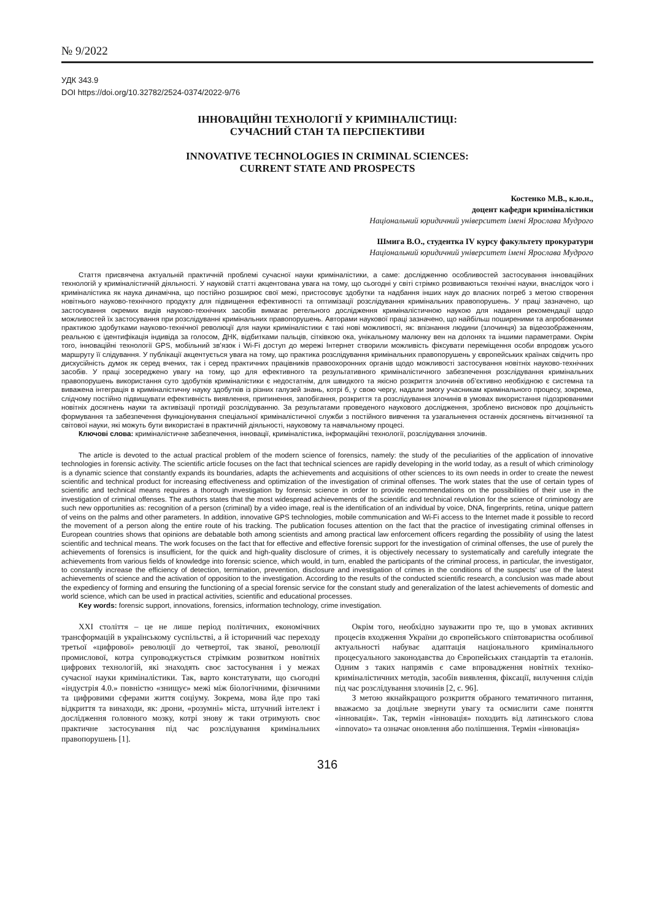№ 9/2022
УДК 343.9
DOI https://doi.org/10.32782/2524-0374/2022-9/76
ІННОВАЦІЙНІ ТЕХНОЛОГІЇ У КРИМІНАЛІСТИЦІ:
СУЧАСНИЙ СТАН ТА ПЕРСПЕКТИВИ
INNOVATIVE TECHNOLOGIES IN CRIMINAL SCIENCES:
CURRENT STATE AND PROSPECTS
Костенко М.В., к.ю.н.,
доцент кафедри криміналістики
Національний юридичний університет імені Ярослава Мудрого
Шмига В.О., студентка IV курсу факультету прокуратури
Національний юридичний університет імені Ярослава Мудрого
Стаття присвячена актуальній практичній проблемі сучасної науки криміналістики, а саме: дослідженню особливостей застосування інноваційних технологій у криміналістичній діяльності. У науковій статті акцентована увага на тому, що сьогодні у світі стрімко розвиваються технічні науки, внаслідок чого і криміналістика як наука динамічна, що постійно розширює свої межі, пристосовує здобутки та надбання інших наук до власних потреб з метою створення новітнього науково-технічного продукту для підвищення ефективності та оптимізації розслідування кримінальних правопорушень. У праці зазначено, що застосування окремих видів науково-технічних засобів вимагає ретельного дослідження криміналістичною наукою для надання рекомендації щодо можливостей їх застосування при розслідуванні кримінальних правопорушень. Авторами наукової праці зазначено, що найбільш поширеними та апробованими практикою здобутками науково-технічної революції для науки криміналістики є такі нові можливості, як: впізнання людини (злочинця) за відеозображенням, реальною є ідентифікація індивіда за голосом, ДНК, відбитками пальців, сітківкою ока, унікальному малюнку вен на долонях та іншими параметрами. Окрім того, інноваційні технології GPS, мобільний зв’язок і Wi-Fi доступ до мережі Інтернет створили можливість фіксувати переміщення особи впродовж усього маршруту її слідування. У публікації акцентується увага на тому, що практика розслідування кримінальних правопорушень у європейських країнах свідчить про дискусійність думок як серед вчених, так і серед практичних працівників правоохоронних органів щодо можливості застосування новітніх науково-технічних засобів. У праці зосереджено увагу на тому, що для ефективного та результативного криміналістичного забезпечення розслідування кримінальних правопорушень використання суто здобутків криміналістики є недостатнім, для швидкого та якісно розкриття злочинів об’єктивно необхідною є системна та виважена інтеграція в криміналістичну науку здобутків із різних галузей знань, котрі б, у свою чергу, надали змогу учасникам кримінального процесу, зокрема, слідчому постійно підвищувати ефективність виявлення, припинення, запобігання, розкриття та розслідування злочинів в умовах використання підозрюваними новітніх досягнень науки та активізації протидії розслідуванню. За результатами проведеного наукового дослідження, зроблено висновок про доцільність формування та забезпечення функціонування спеціальної криміналістичної служби з постійного вивчення та узагальнення останніх досягнень вітчизняної та світової науки, які можуть бути використані в практичній діяльності, науковому та навчальному процесі.
Ключові слова: криміналістичне забезпечення, інновації, криміналістика, інформаційні технології, розслідування злочинів.
The article is devoted to the actual practical problem of the modern science of forensics, namely: the study of the peculiarities of the application of innovative technologies in forensic activity. The scientific article focuses on the fact that technical sciences are rapidly developing in the world today, as a result of which criminology is a dynamic science that constantly expands its boundaries, adapts the achievements and acquisitions of other sciences to its own needs in order to create the newest scientific and technical product for increasing effectiveness and optimization of the investigation of criminal offenses. The work states that the use of certain types of scientific and technical means requires a thorough investigation by forensic science in order to provide recommendations on the possibilities of their use in the investigation of criminal offenses. The authors states that the most widespread achievements of the scientific and technical revolution for the science of criminology are such new opportunities as: recognition of a person (criminal) by a video image, real is the identification of an individual by voice, DNA, fingerprints, retina, unique pattern of veins on the palms and other parameters. In addition, innovative GPS technologies, mobile communication and Wi-Fi access to the Internet made it possible to record the movement of a person along the entire route of his tracking. The publication focuses attention on the fact that the practice of investigating criminal offenses in European countries shows that opinions are debatable both among scientists and among practical law enforcement officers regarding the possibility of using the latest scientific and technical means. The work focuses on the fact that for effective and effective forensic support for the investigation of criminal offenses, the use of purely the achievements of forensics is insufficient, for the quick and high-quality disclosure of crimes, it is objectively necessary to systematically and carefully integrate the achievements from various fields of knowledge into forensic science, which would, in turn, enabled the participants of the criminal process, in particular, the investigator, to constantly increase the efficiency of detection, termination, prevention, disclosure and investigation of crimes in the conditions of the suspects' use of the latest achievements of science and the activation of opposition to the investigation. According to the results of the conducted scientific research, a conclusion was made about the expediency of forming and ensuring the functioning of a special forensic service for the constant study and generalization of the latest achievements of domestic and world science, which can be used in practical activities, scientific and educational processes.
Key words: forensic support, innovations, forensics, information technology, crime investigation.
XXI століття – це не лише період політичних, економічних трансформацій в українському суспільстві, а й історичний час переходу третьої «цифрової» революції до четвертої, так званої, революції промислової, котра супроводжується стрімким розвитком новітніх цифрових технологій, які знаходять своє застосування і у межах сучасної науки криміналістики. Так, варто констатувати, що сьогодні «індустрія 4.0.» повністю «знищує» межі між біологічними, фізичними та цифровими сферами життя соціуму. Зокрема, мова йде про такі відкриття та винаходи, як: дрони, «розумні» міста, штучний інтелект і дослідження головного мозку, котрі знову ж таки отримують своє практичне застосування під час розслідування кримінальних правопорушень [1].
Окрім того, необхідно зауважити про те, що в умовах активних процесів входження України до європейського співтовариства особливої актуальності набуває адаптація національного кримінального процесуального законодавства до Європейських стандартів та еталонів. Одним з таких напрямів є саме впровадження новітніх техніко-криміналістичних методів, засобів виявлення, фіксації, вилучення слідів під час розслідування злочинів [2, с. 96].
З метою якнайкращого розкриття обраного тематичного питання, вважаємо за доцільне звернути увагу та осмислити саме поняття «інновація». Так, термін «інновація» походить від латинського слова «innovato» та означає оновлення або поліпшення. Термін «інновація»
316